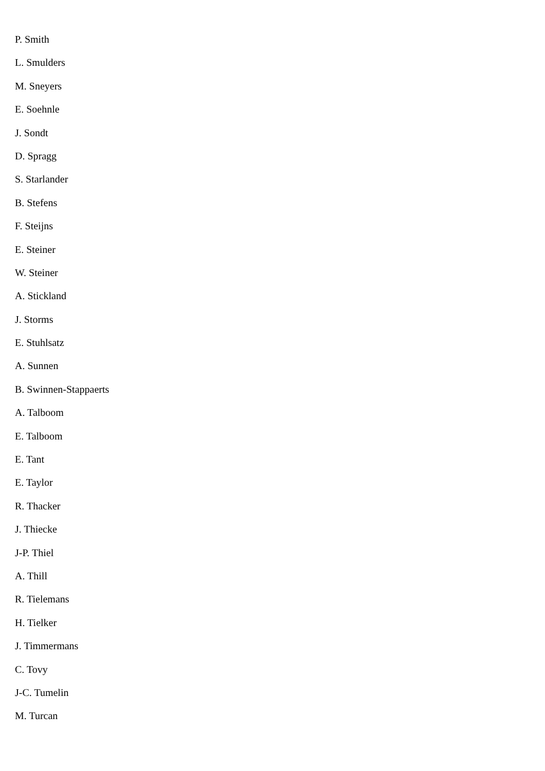P. Smith
L. Smulders
M. Sneyers
E. Soehnle
J. Sondt
D. Spragg
S. Starlander
B. Stefens
F. Steijns
E. Steiner
W. Steiner
A. Stickland
J. Storms
E. Stuhlsatz
A. Sunnen
B. Swinnen-Stappaerts
A. Talboom
E. Talboom
E. Tant
E. Taylor
R. Thacker
J. Thiecke
J-P. Thiel
A. Thill
R. Tielemans
H. Tielker
J. Timmermans
C. Tovy
J-C. Tumelin
M. Turcan